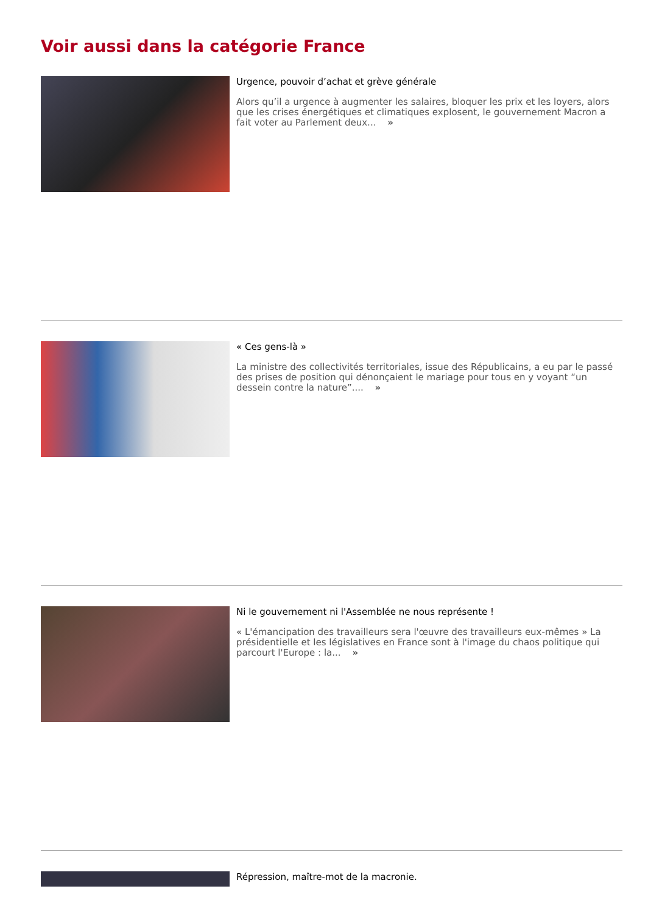Voir aussi dans la catégorie France
Urgence, pouvoir d’achat et grève générale
Alors qu’il a urgence à augmenter les salaires, bloquer les prix et les loyers, alors que les crises énergétiques et climatiques explosent, le gouvernement Macron a fait voter au Parlement deux... »
« Ces gens-là »
La ministre des collectivités territoriales, issue des Républicains, a eu par le passé des prises de position qui dénonçaient le mariage pour tous en y voyant “un dessein contre la nature”.... »
Ni le gouvernement ni l'Assemblée ne nous représente !
« L'émancipation des travailleurs sera l'œuvre des travailleurs eux-mêmes » La présidentielle et les législatives en France sont à l'image du chaos politique qui parcourt l'Europe : la... »
Répression, maître-mot de la macronie.